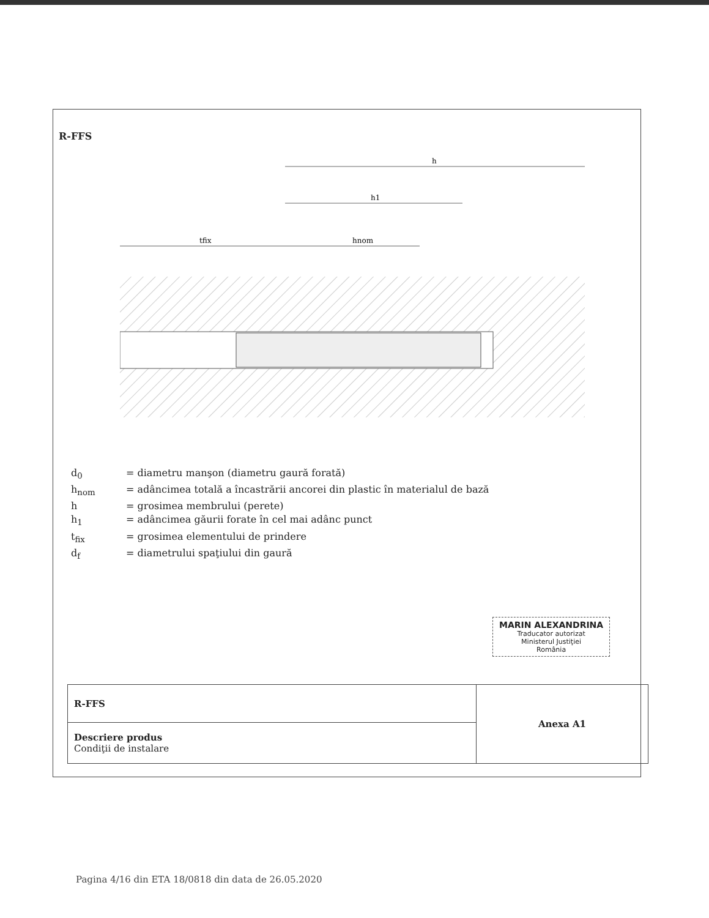R-FFS
h
h1
tfix
hnom
d<sub>0</sub> = diametru manşon (diametru gaură forată)
h<sub>nom</sub> = adâncimea totală a încastrării ancorei din plastic în materialul de bază
h = grosimea membrului (perete)
h<sub>1</sub> = adâncimea găurii forate în cel mai adânc punct
t<sub>fix</sub> = grosimea elementului de prindere
d<sub>f</sub> = diametrului spaţiului din gaură
MARIN ALEXANDRINA
Traducator autorizat
Ministerul Justiţiei
România
| R-FFS | Anexa A1 |
| Descriere produs Condiţii de instalare | |
Pagina 4/16 din ETA 18/0818 din data de 26.05.2020